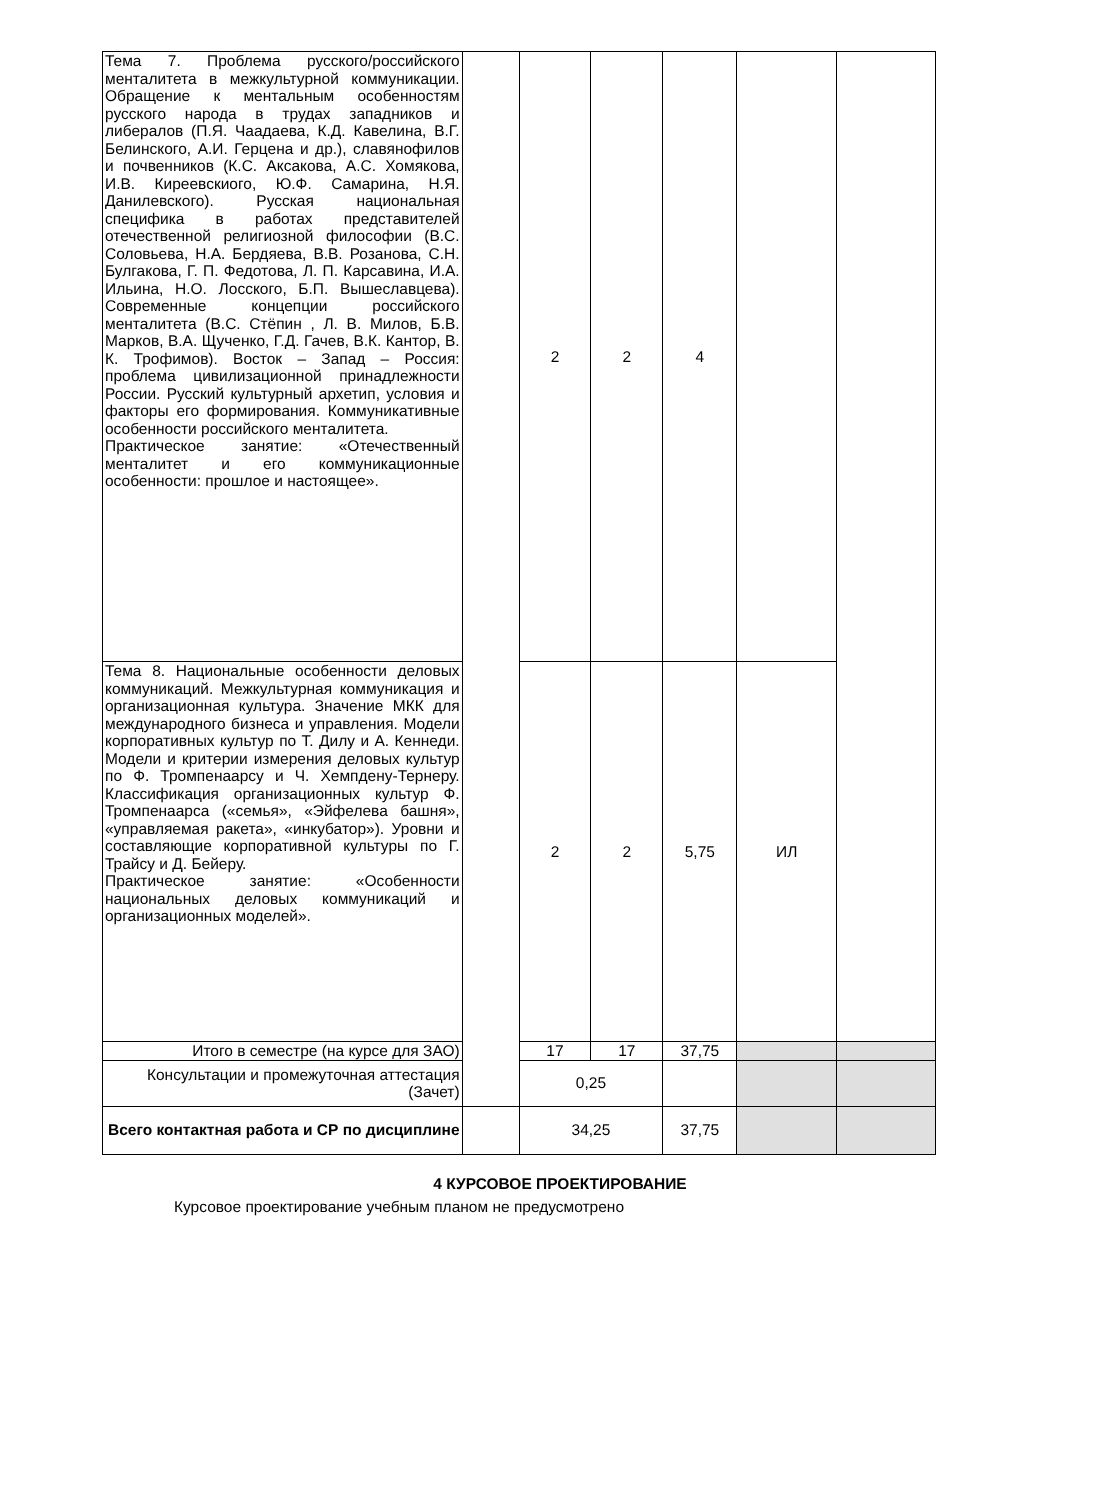| Тема 7. Проблема русского/российского менталитета в межкультурной коммуникации. Обращение к ментальным особенностям русского народа в трудах западников и либералов (П.Я. Чаадаева, К.Д. Кавелина, В.Г. Белинского, А.И. Герцена и др.), славянофилов и почвенников (К.С. Аксакова, А.С. Хомякова, И.В. Киреевскиого, Ю.Ф. Самарина, Н.Я. Данилевского). Русская национальная специфика в работах представителей отечественной религиозной философии (В.С. Соловьева, Н.А. Бердяева, В.В. Розанова, С.Н. Булгакова, Г. П. Федотова, Л. П. Карсавина, И.А. Ильина, Н.О. Лосского, Б.П. Вышеславцева). Современные концепции российского менталитета (В.С. Стёпин , Л. В. Милов, Б.В. Марков, В.А. Щученко, Г.Д. Гачев, В.К. Кантор, В. К. Трофимов). Восток – Запад – Россия: проблема цивилизационной принадлежности России. Русский культурный архетип, условия и факторы его формирования. Коммуникативные особенности российского менталитета. Практическое занятие: «Отечественный менталитет и его коммуникационные особенности: прошлое и настоящее». | | 2 | 2 | 4 | | |
| Тема 8. Национальные особенности деловых коммуникаций. Межкультурная коммуникация и организационная культура. Значение МКК для международного бизнеса и управления. Модели корпоративных культур по Т. Дилу и А. Кеннеди. Модели и критерии измерения деловых культур по Ф. Тромпенаарсу и Ч. Хемпдену-Тернеру. Классификация организационных культур Ф. Тромпенаарса («семья», «Эйфелева башня», «управляемая ракета», «инкубатор»). Уровни и составляющие корпоративной культуры по Г. Трайсу и Д. Бейеру. Практическое занятие: «Особенности национальных деловых коммуникаций и организационных моделей». | | 2 | 2 | 5,75 | ИЛ | |
| Итого в семестре (на курсе для ЗАО) | | 17 | 17 | 37,75 | | |
| Консультации и промежуточная аттестация (Зачет) | | 0,25 | | | | |
| Всего контактная работа и СР по дисциплине | | 34,25 | | 37,75 | | |
4 КУРСОВОЕ ПРОЕКТИРОВАНИЕ
Курсовое проектирование учебным планом не предусмотрено